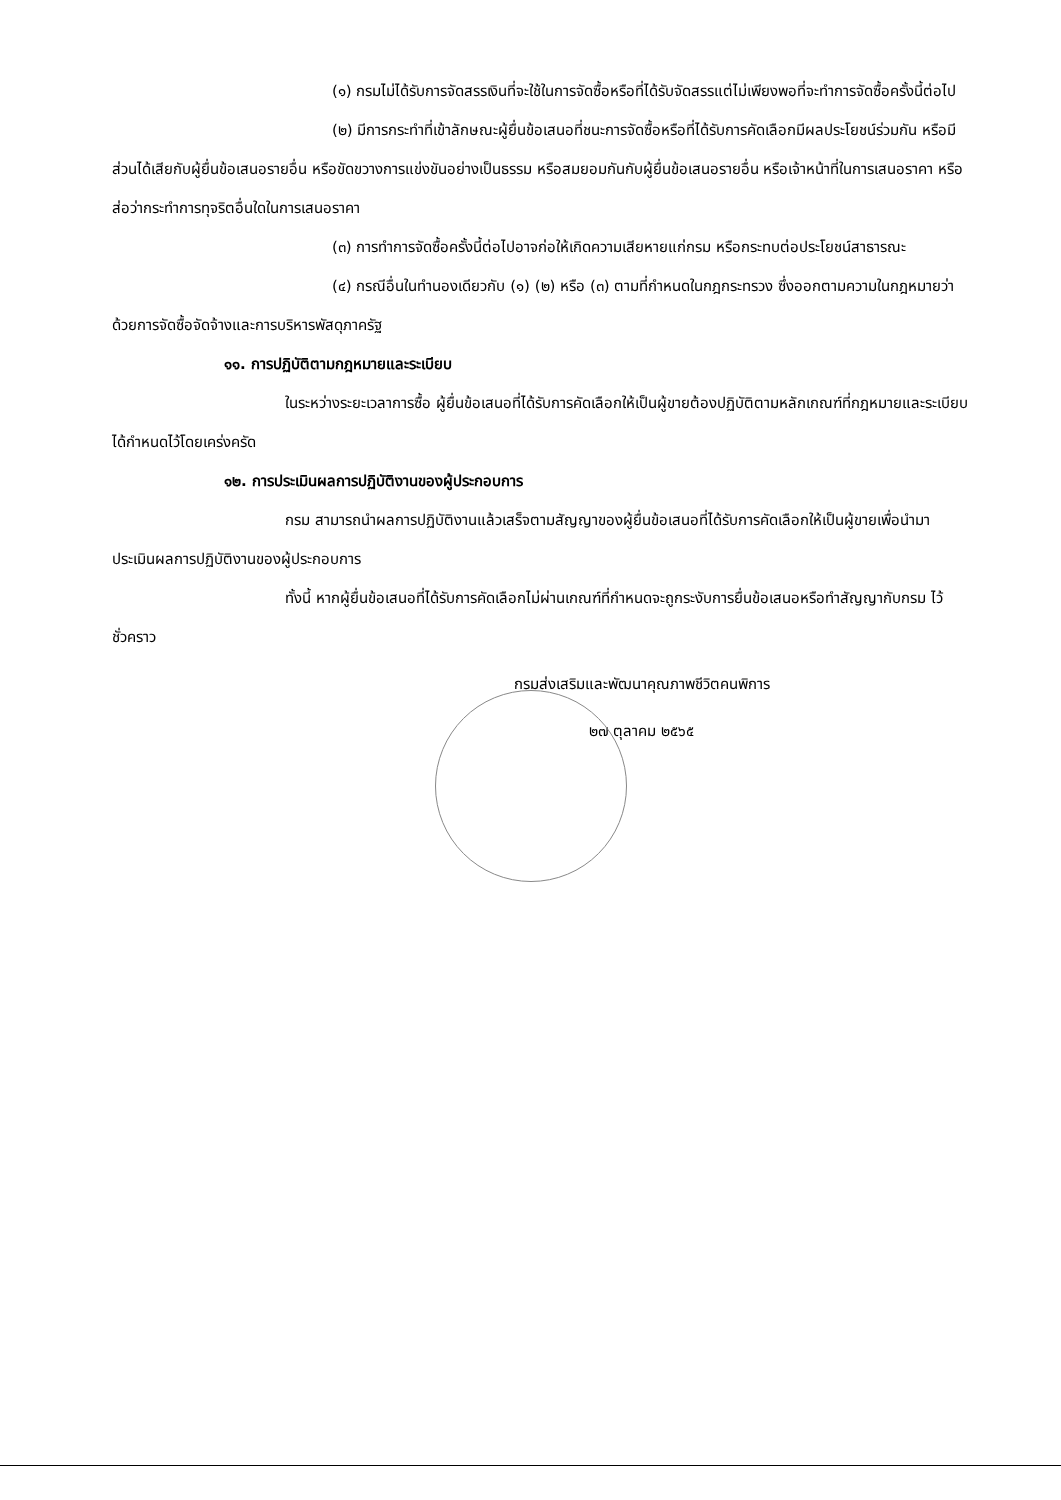(๑) กรมไม่ได้รับการจัดสรรเงินที่จะใช้ในการจัดซื้อหรือที่ได้รับจัดสรรแต่ไม่เพียงพอที่จะทำการจัดซื้อครั้งนี้ต่อไป
(๒) มีการกระทำที่เข้าลักษณะผู้ยื่นข้อเสนอที่ชนะการจัดซื้อหรือที่ได้รับการคัดเลือกมีผลประโยชน์ร่วมกัน หรือมีส่วนได้เสียกับผู้ยื่นข้อเสนอรายอื่น หรือขัดขวางการแข่งขันอย่างเป็นธรรม หรือสมยอมกันกับผู้ยื่นข้อเสนอรายอื่น หรือเจ้าหน้าที่ในการเสนอราคา หรือส่อว่ากระทำการทุจริตอื่นใดในการเสนอราคา
(๓) การทำการจัดซื้อครั้งนี้ต่อไปอาจก่อให้เกิดความเสียหายแก่กรม หรือกระทบต่อประโยชน์สาธารณะ
(๔) กรณีอื่นในทำนองเดียวกับ (๑) (๒) หรือ (๓) ตามที่กำหนดในกฎกระทรวง ซึ่งออกตามความในกฎหมายว่าด้วยการจัดซื้อจัดจ้างและการบริหารพัสดุภาครัฐ
๑๑. การปฏิบัติตามกฎหมายและระเบียบ
ในระหว่างระยะเวลาการซื้อ ผู้ยื่นข้อเสนอที่ได้รับการคัดเลือกให้เป็นผู้ขายต้องปฏิบัติตามหลักเกณฑ์ที่กฎหมายและระเบียบได้กำหนดไว้โดยเคร่งครัด
๑๒. การประเมินผลการปฏิบัติงานของผู้ประกอบการ
กรม สามารถนำผลการปฏิบัติงานแล้วเสร็จตามสัญญาของผู้ยื่นข้อเสนอที่ได้รับการคัดเลือกให้เป็นผู้ขายเพื่อนำมาประเมินผลการปฏิบัติงานของผู้ประกอบการ
ทั้งนี้ หากผู้ยื่นข้อเสนอที่ได้รับการคัดเลือกไม่ผ่านเกณฑ์ที่กำหนดจะถูกระงับการยื่นข้อเสนอหรือทำสัญญากับกรม ไว้ชั่วคราว
กรมส่งเสริมและพัฒนาคุณภาพชีวิตคนพิการ
๒๗ ตุลาคม ๒๕๖๕